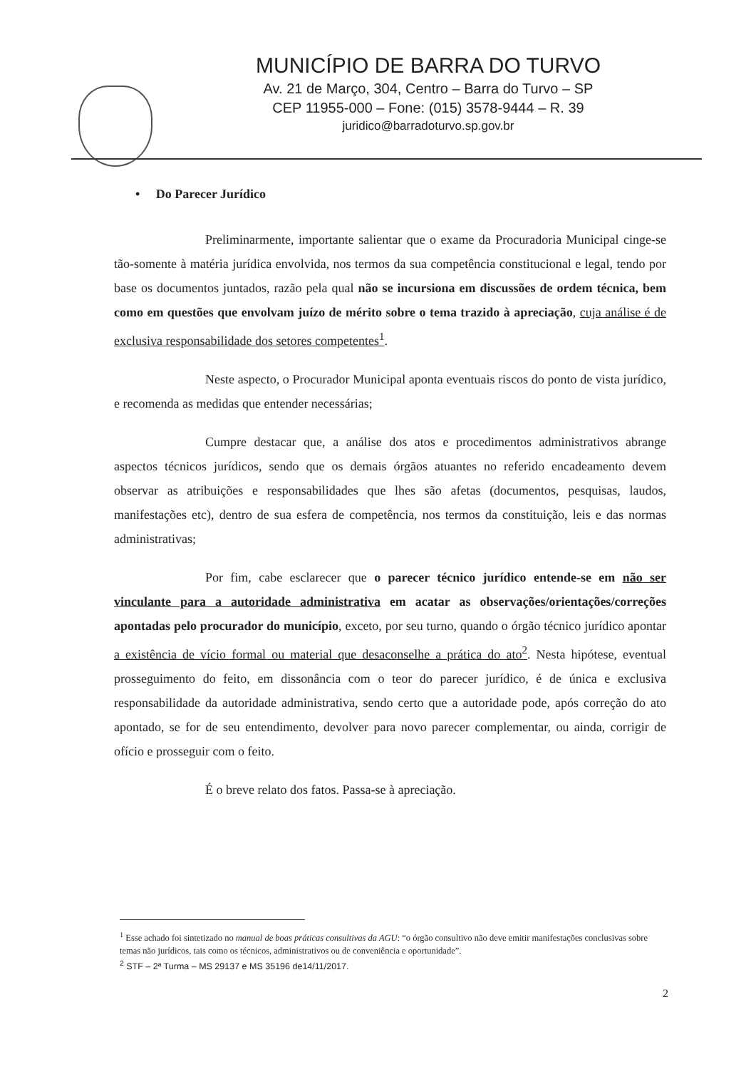MUNICÍPIO DE BARRA DO TURVO
Av. 21 de Março, 304, Centro – Barra do Turvo – SP
CEP 11955-000 – Fone: (015) 3578-9444 – R. 39
juridico@barradoturvo.sp.gov.br
• Do Parecer Jurídico
Preliminarmente, importante salientar que o exame da Procuradoria Municipal cinge-se tão-somente à matéria jurídica envolvida, nos termos da sua competência constitucional e legal, tendo por base os documentos juntados, razão pela qual não se incursiona em discussões de ordem técnica, bem como em questões que envolvam juízo de mérito sobre o tema trazido à apreciação, cuja análise é de exclusiva responsabilidade dos setores competentes<sup>1</sup>.
Neste aspecto, o Procurador Municipal aponta eventuais riscos do ponto de vista jurídico, e recomenda as medidas que entender necessárias;
Cumpre destacar que, a análise dos atos e procedimentos administrativos abrange aspectos técnicos jurídicos, sendo que os demais órgãos atuantes no referido encadeamento devem observar as atribuições e responsabilidades que lhes são afetas (documentos, pesquisas, laudos, manifestações etc), dentro de sua esfera de competência, nos termos da constituição, leis e das normas administrativas;
Por fim, cabe esclarecer que o parecer técnico jurídico entende-se em não ser vinculante para a autoridade administrativa em acatar as observações/orientações/correções apontadas pelo procurador do município, exceto, por seu turno, quando o órgão técnico jurídico apontar a existência de vício formal ou material que desaconselhe a prática do ato<sup>2</sup>. Nesta hipótese, eventual prosseguimento do feito, em dissonância com o teor do parecer jurídico, é de única e exclusiva responsabilidade da autoridade administrativa, sendo certo que a autoridade pode, após correção do ato apontado, se for de seu entendimento, devolver para novo parecer complementar, ou ainda, corrigir de ofício e prosseguir com o feito.
É o breve relato dos fatos. Passa-se à apreciação.
<sup>1</sup> Esse achado foi sintetizado no manual de boas práticas consultivas da AGU: “o órgão consultivo não deve emitir manifestações conclusivas sobre temas não jurídicos, tais como os técnicos, administrativos ou de conveniência e oportunidade”.
<sup>2</sup> STF – 2ª Turma – MS 29137 e MS 35196 de14/11/2017.
2